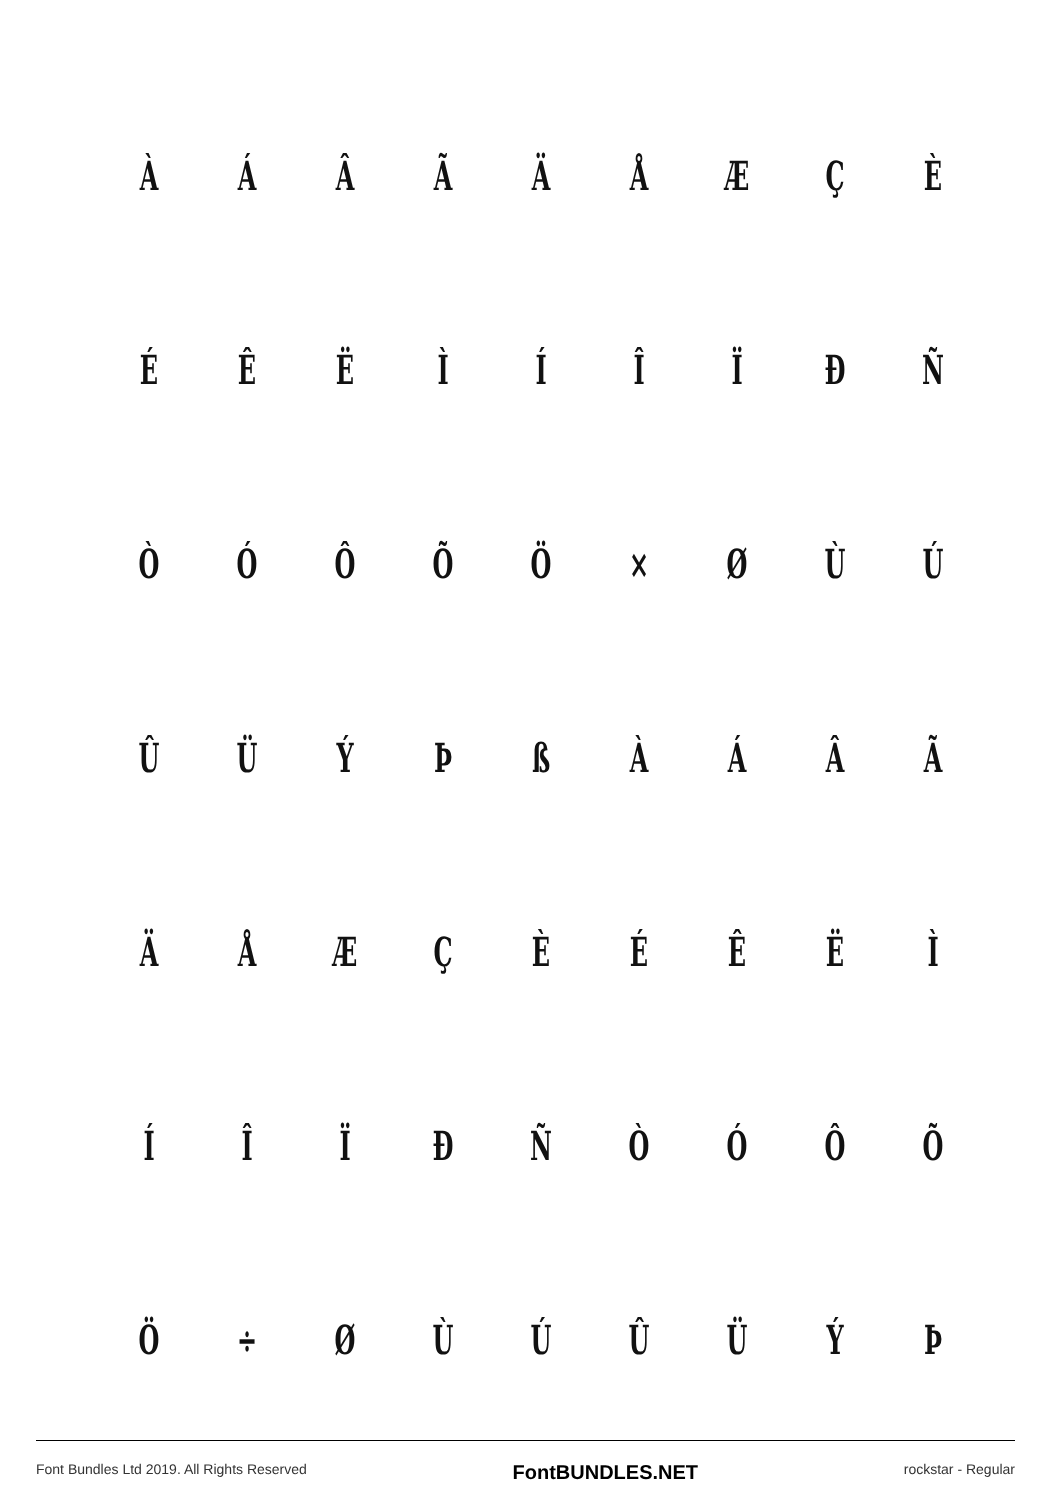| À | Á | Â | Ã | Ä | Å | Æ | Ç | È |
| É | Ê | Ë | Ì | Í | Î | Ï | Ð | Ñ |
| Ò | Ó | Ô | Õ | Ö | × | Ø | Ù | Ú |
| Û | Ü | Ý | Þ | ß | À | Á | Â | Ã |
| Ä | Å | Æ | Ç | È | É | Ê | Ë | Ì |
| Í | Î | Ï | Ð | Ñ | Ò | Ó | Ô | Õ |
| Ö | ÷ | Ø | Ù | Ú | Û | Ü | Ý | Þ |
Font Bundles Ltd 2019. All Rights Reserved FontBUNDLES.NET rockstar - Regular